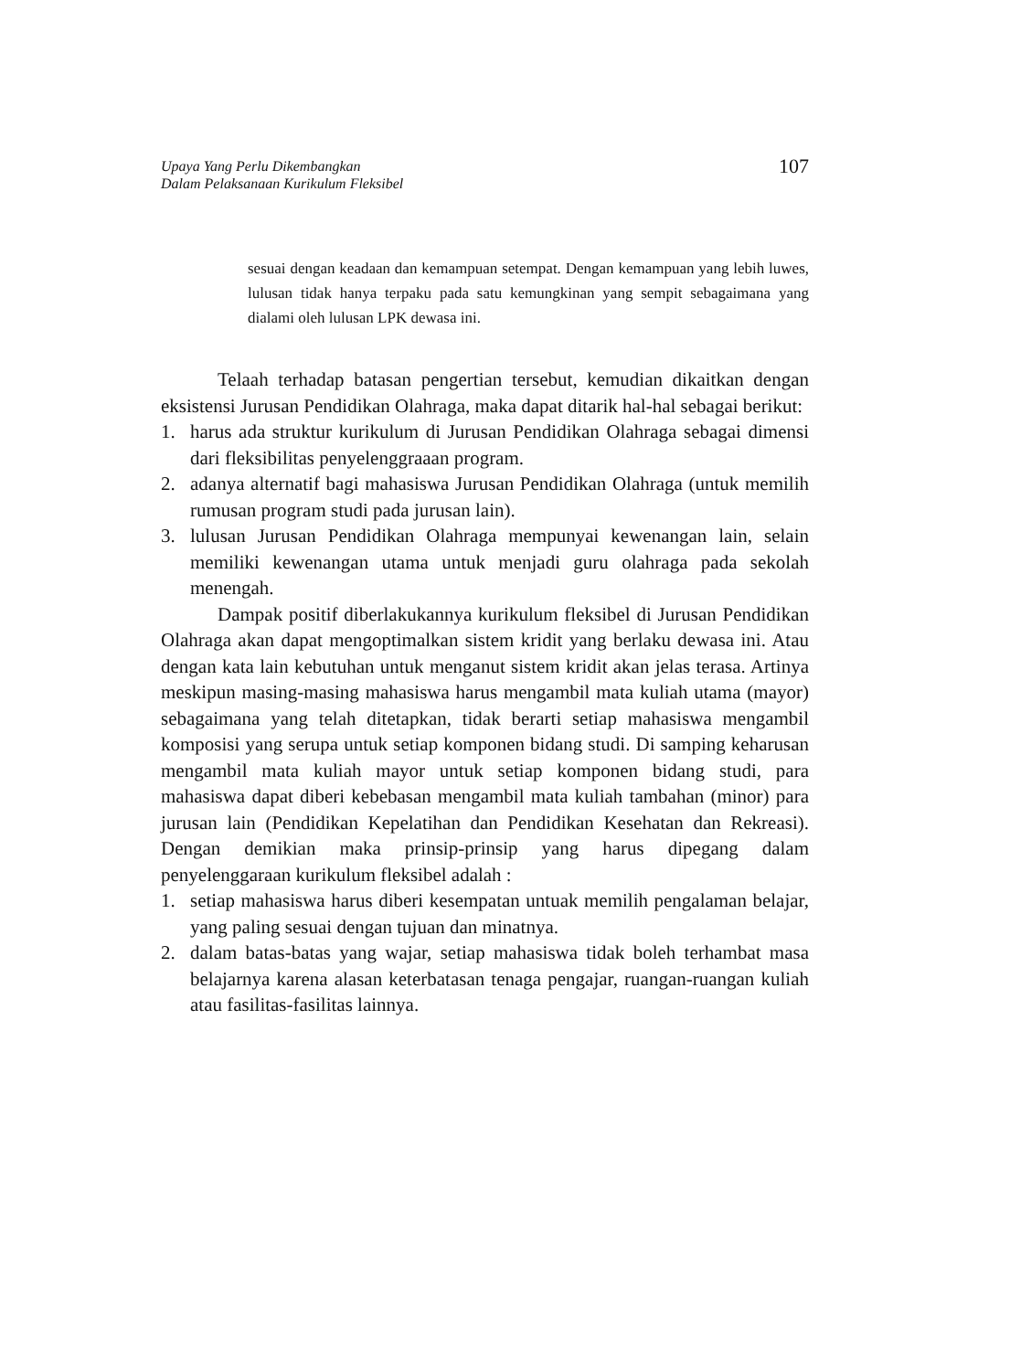Upaya Yang Perlu Dikembangkan
Dalam Pelaksanaan Kurikulum Fleksibel
107
sesuai dengan keadaan dan kemampuan setempat. Dengan kemampuan yang lebih luwes, lulusan tidak hanya terpaku pada satu kemungkinan yang sempit sebagaimana yang dialami oleh lulusan LPK dewasa ini.
Telaah terhadap batasan pengertian tersebut, kemudian dikaitkan dengan eksistensi Jurusan Pendidikan Olahraga, maka dapat ditarik hal-hal sebagai berikut:
1. harus ada struktur kurikulum di Jurusan Pendidikan Olahraga sebagai dimensi dari fleksibilitas penyelenggraaan program.
2. adanya alternatif bagi mahasiswa Jurusan Pendidikan Olahraga (untuk memilih rumusan program studi pada jurusan lain).
3. lulusan Jurusan Pendidikan Olahraga mempunyai kewenangan lain, selain memiliki kewenangan utama untuk menjadi guru olahraga pada sekolah menengah.
Dampak positif diberlakukannya kurikulum fleksibel di Jurusan Pendidikan Olahraga akan dapat mengoptimalkan sistem kridit yang berlaku dewasa ini. Atau dengan kata lain kebutuhan untuk menganut sistem kridit akan jelas terasa. Artinya meskipun masing-masing mahasiswa harus mengambil mata kuliah utama (mayor) sebagaimana yang telah ditetapkan, tidak berarti setiap mahasiswa mengambil komposisi yang serupa untuk setiap komponen bidang studi. Di samping keharusan mengambil mata kuliah mayor untuk setiap komponen bidang studi, para mahasiswa dapat diberi kebebasan mengambil mata kuliah tambahan (minor) para jurusan lain (Pendidikan Kepelatihan dan Pendidikan Kesehatan dan Rekreasi). Dengan demikian maka prinsip-prinsip yang harus dipegang dalam penyelenggaraan kurikulum fleksibel adalah :
1. setiap mahasiswa harus diberi kesempatan untuak memilih pengalaman belajar, yang paling sesuai dengan tujuan dan minatnya.
2. dalam batas-batas yang wajar, setiap mahasiswa tidak boleh terhambat masa belajarnya karena alasan keterbatasan tenaga pengajar, ruangan-ruangan kuliah atau fasilitas-fasilitas lainnya.